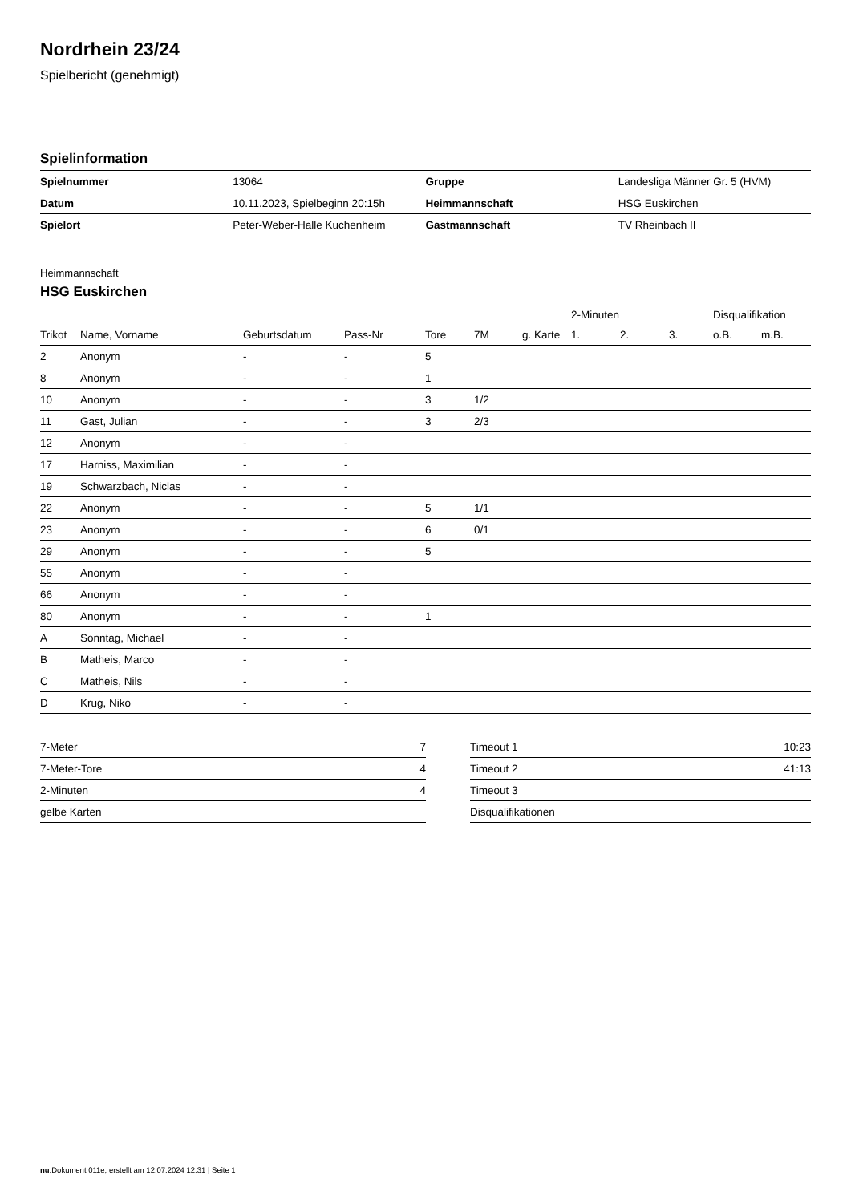Nordrhein 23/24
Spielbericht (genehmigt)
Spielinformation
| Spielnummer | 13064 | | Gruppe | Landesliga Männer Gr. 5 (HVM) |
| Datum | 10.11.2023, Spielbeginn 20:15h | | Heimmannschaft | HSG Euskirchen |
| Spielort | Peter-Weber-Halle Kuchenheim | | Gastmannschaft | TV Rheinbach II |
Heimmannschaft
HSG Euskirchen
| | | | | | | | 2-Minuten | | | Disqualifikation | |
| --- | --- | --- | --- | --- | --- | --- | --- | --- | --- | --- | --- |
| Trikot | Name, Vorname | Geburtsdatum | Pass-Nr | Tore | 7M | g. Karte | 1. | 2. | 3. | o.B. | m.B. |
| 2 | Anonym | - | - | 5 | | | | | | | |
| 8 | Anonym | - | - | 1 | | | | | | | |
| 10 | Anonym | - | - | 3 | 1/2 | | | | | | |
| 11 | Gast, Julian | - | - | 3 | 2/3 | | | | | | |
| 12 | Anonym | - | - | | | | | | | | |
| 17 | Harniss, Maximilian | - | - | | | | | | | | |
| 19 | Schwarzbach, Niclas | - | - | | | | | | | | |
| 22 | Anonym | - | - | 5 | 1/1 | | | | | | |
| 23 | Anonym | - | - | 6 | 0/1 | | | | | | |
| 29 | Anonym | - | - | 5 | | | | | | | |
| 55 | Anonym | - | - | | | | | | | | |
| 66 | Anonym | - | - | | | | | | | | |
| 80 | Anonym | - | - | 1 | | | | | | | |
| A | Sonntag, Michael | - | - | | | | | | | | |
| B | Matheis, Marco | - | - | | | | | | | | |
| C | Matheis, Nils | - | - | | | | | | | | |
| D | Krug, Niko | - | - | | | | | | | | |
| 7-Meter | 7 |
| 7-Meter-Tore | 4 |
| 2-Minuten | 4 |
| gelbe Karten | |
| Timeout 1 | 10:23 |
| Timeout 2 | 41:13 |
| Timeout 3 | |
| Disqualifikationen | |
nu.Dokument 011e, erstellt am 12.07.2024 12:31 | Seite 1